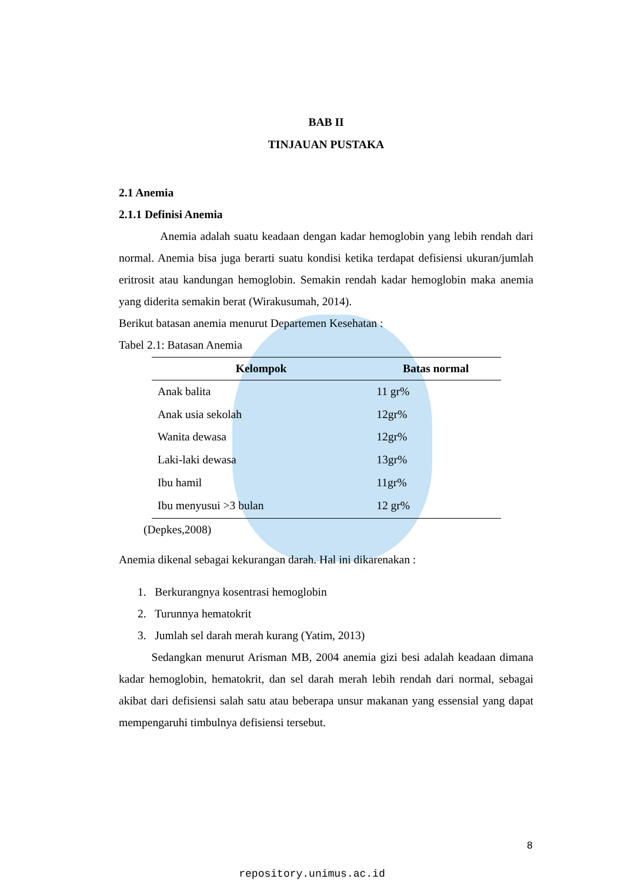BAB II
TINJAUAN PUSTAKA
2.1 Anemia
2.1.1 Definisi Anemia
Anemia adalah suatu keadaan dengan kadar hemoglobin yang lebih rendah dari normal. Anemia bisa juga berarti suatu kondisi ketika terdapat defisiensi ukuran/jumlah eritrosit atau kandungan hemoglobin. Semakin rendah kadar hemoglobin maka anemia yang diderita semakin berat (Wirakusumah, 2014).
Berikut batasan anemia menurut Departemen Kesehatan :
Tabel 2.1: Batasan Anemia
| Kelompok | Batas normal |
| --- | --- |
| Anak balita | 11 gr% |
| Anak usia sekolah | 12gr% |
| Wanita dewasa | 12gr% |
| Laki-laki dewasa | 13gr% |
| Ibu hamil | 11gr% |
| Ibu menyusui >3 bulan | 12 gr% |
(Depkes,2008)
Anemia dikenal sebagai kekurangan darah. Hal ini dikarenakan :
1. Berkurangnya kosentrasi hemoglobin
2. Turunnya hematokrit
3. Jumlah sel darah merah kurang (Yatim, 2013)
Sedangkan menurut Arisman MB, 2004 anemia gizi besi adalah keadaan dimana kadar hemoglobin, hematokrit, dan sel darah merah lebih rendah dari normal, sebagai akibat dari defisiensi salah satu atau beberapa unsur makanan yang essensial yang dapat mempengaruhi timbulnya defisiensi tersebut.
8
repository.unimus.ac.id